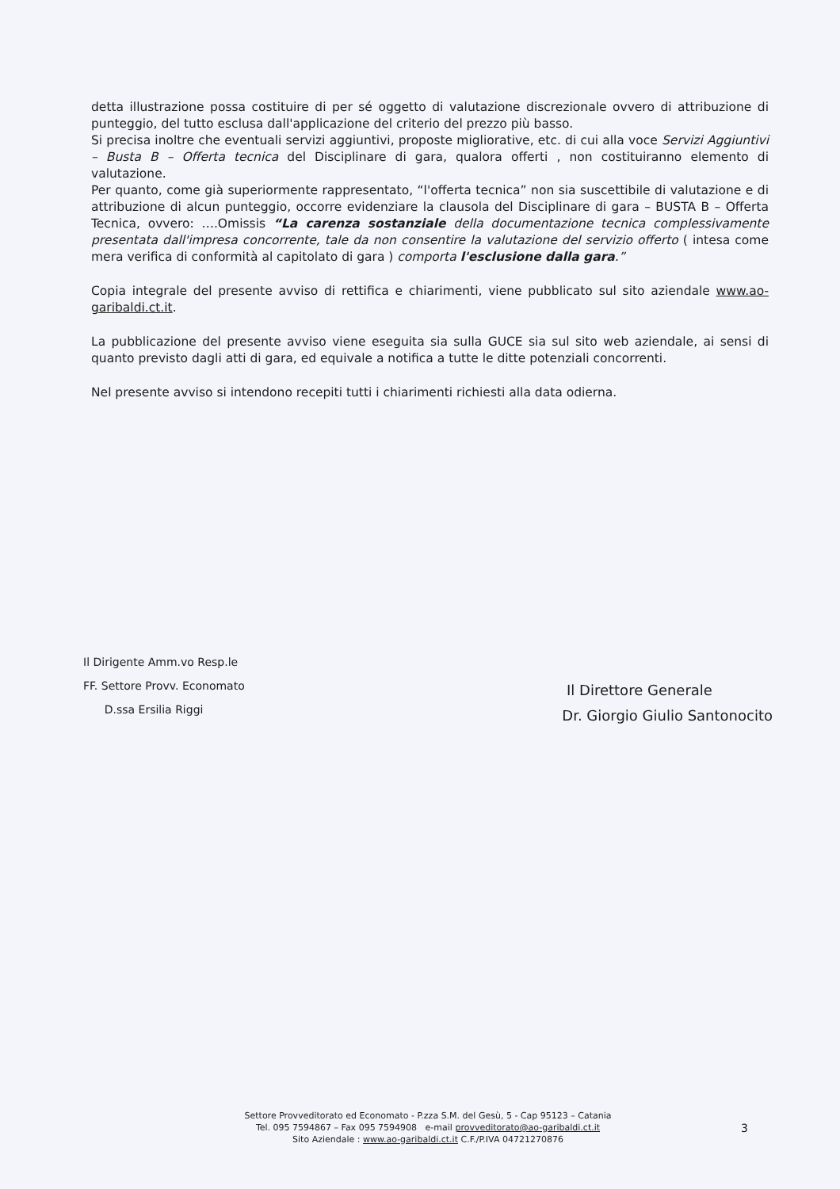detta illustrazione possa costituire di per sé oggetto di valutazione discrezionale ovvero di attribuzione di punteggio, del tutto esclusa dall'applicazione del criterio del prezzo più basso.
Si precisa inoltre che eventuali servizi aggiuntivi, proposte migliorative, etc. di cui alla voce Servizi Aggiuntivi – Busta B – Offerta tecnica del Disciplinare di gara, qualora offerti , non costituiranno elemento di valutazione.
Per quanto, come già superiormente rappresentato, “l'offerta tecnica” non sia suscettibile di valutazione e di attribuzione di alcun punteggio, occorre evidenziare la clausola del Disciplinare di gara – BUSTA B – Offerta Tecnica, ovvero: ….Omissis “La carenza sostanziale della documentazione tecnica complessivamente presentata dall'impresa concorrente, tale da non consentire la valutazione del servizio offerto ( intesa come mera verifica di conformità al capitolato di gara ) comporta l'esclusione dalla gara.”
Copia integrale del presente avviso di rettifica e chiarimenti, viene pubblicato sul sito aziendale www.ao-garibaldi.ct.it.
La pubblicazione del presente avviso viene eseguita sia sulla GUCE sia sul sito web aziendale, ai sensi di quanto previsto dagli atti di gara, ed equivale a notifica a tutte le ditte potenziali concorrenti.
Nel presente avviso si intendono recepiti tutti i chiarimenti richiesti alla data odierna.
Il Dirigente Amm.vo Resp.le
FF. Settore Provv. Economato
D.ssa Ersilia Riggi
Il Direttore Generale
Dr. Giorgio Giulio Santonocito
Settore Provveditorato ed Economato - P.zza S.M. del Gesù, 5 - Cap 95123 – Catania
Tel. 095 7594867 – Fax 095 7594908 e-mail provveditorato@ao-garibaldi.ct.it
Sito Aziendale : www.ao-garibaldi.ct.it C.F./P.IVA 04721270876
3